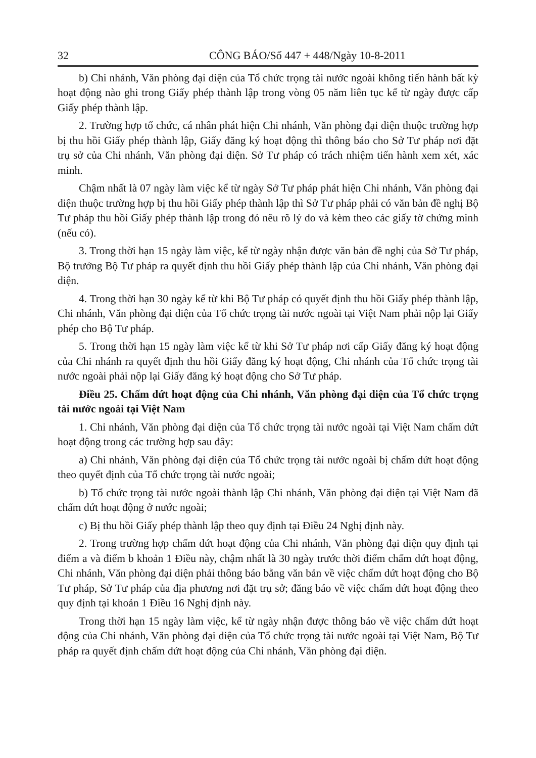32 CÔNG BÁO/Số 447 + 448/Ngày 10-8-2011
b) Chi nhánh, Văn phòng đại diện của Tổ chức trọng tài nước ngoài không tiến hành bất kỳ hoạt động nào ghi trong Giấy phép thành lập trong vòng 05 năm liên tục kể từ ngày được cấp Giấy phép thành lập.
2. Trường hợp tổ chức, cá nhân phát hiện Chi nhánh, Văn phòng đại diện thuộc trường hợp bị thu hồi Giấy phép thành lập, Giấy đăng ký hoạt động thì thông báo cho Sở Tư pháp nơi đặt trụ sở của Chi nhánh, Văn phòng đại diện. Sở Tư pháp có trách nhiệm tiến hành xem xét, xác minh.
Chậm nhất là 07 ngày làm việc kể từ ngày Sở Tư pháp phát hiện Chi nhánh, Văn phòng đại diện thuộc trường hợp bị thu hồi Giấy phép thành lập thì Sở Tư pháp phải có văn bản đề nghị Bộ Tư pháp thu hồi Giấy phép thành lập trong đó nêu rõ lý do và kèm theo các giấy tờ chứng minh (nếu có).
3. Trong thời hạn 15 ngày làm việc, kể từ ngày nhận được văn bản đề nghị của Sở Tư pháp, Bộ trưởng Bộ Tư pháp ra quyết định thu hồi Giấy phép thành lập của Chi nhánh, Văn phòng đại diện.
4. Trong thời hạn 30 ngày kể từ khi Bộ Tư pháp có quyết định thu hồi Giấy phép thành lập, Chi nhánh, Văn phòng đại diện của Tổ chức trọng tài nước ngoài tại Việt Nam phải nộp lại Giấy phép cho Bộ Tư pháp.
5. Trong thời hạn 15 ngày làm việc kể từ khi Sở Tư pháp nơi cấp Giấy đăng ký hoạt động của Chi nhánh ra quyết định thu hồi Giấy đăng ký hoạt động, Chi nhánh của Tổ chức trọng tài nước ngoài phải nộp lại Giấy đăng ký hoạt động cho Sở Tư pháp.
Điều 25. Chấm dứt hoạt động của Chi nhánh, Văn phòng đại diện của Tổ chức trọng tài nước ngoài tại Việt Nam
1. Chi nhánh, Văn phòng đại diện của Tổ chức trọng tài nước ngoài tại Việt Nam chấm dứt hoạt động trong các trường hợp sau đây:
a) Chi nhánh, Văn phòng đại diện của Tổ chức trọng tài nước ngoài bị chấm dứt hoạt động theo quyết định của Tổ chức trọng tài nước ngoài;
b) Tổ chức trọng tài nước ngoài thành lập Chi nhánh, Văn phòng đại diện tại Việt Nam đã chấm dứt hoạt động ở nước ngoài;
c) Bị thu hồi Giấy phép thành lập theo quy định tại Điều 24 Nghị định này.
2. Trong trường hợp chấm dứt hoạt động của Chi nhánh, Văn phòng đại diện quy định tại điểm a và điểm b khoản 1 Điều này, chậm nhất là 30 ngày trước thời điểm chấm dứt hoạt động, Chi nhánh, Văn phòng đại diện phải thông báo bằng văn bản về việc chấm dứt hoạt động cho Bộ Tư pháp, Sở Tư pháp của địa phương nơi đặt trụ sở; đăng báo về việc chấm dứt hoạt động theo quy định tại khoản 1 Điều 16 Nghị định này.
Trong thời hạn 15 ngày làm việc, kể từ ngày nhận được thông báo về việc chấm dứt hoạt động của Chi nhánh, Văn phòng đại diện của Tổ chức trọng tài nước ngoài tại Việt Nam, Bộ Tư pháp ra quyết định chấm dứt hoạt động của Chi nhánh, Văn phòng đại diện.